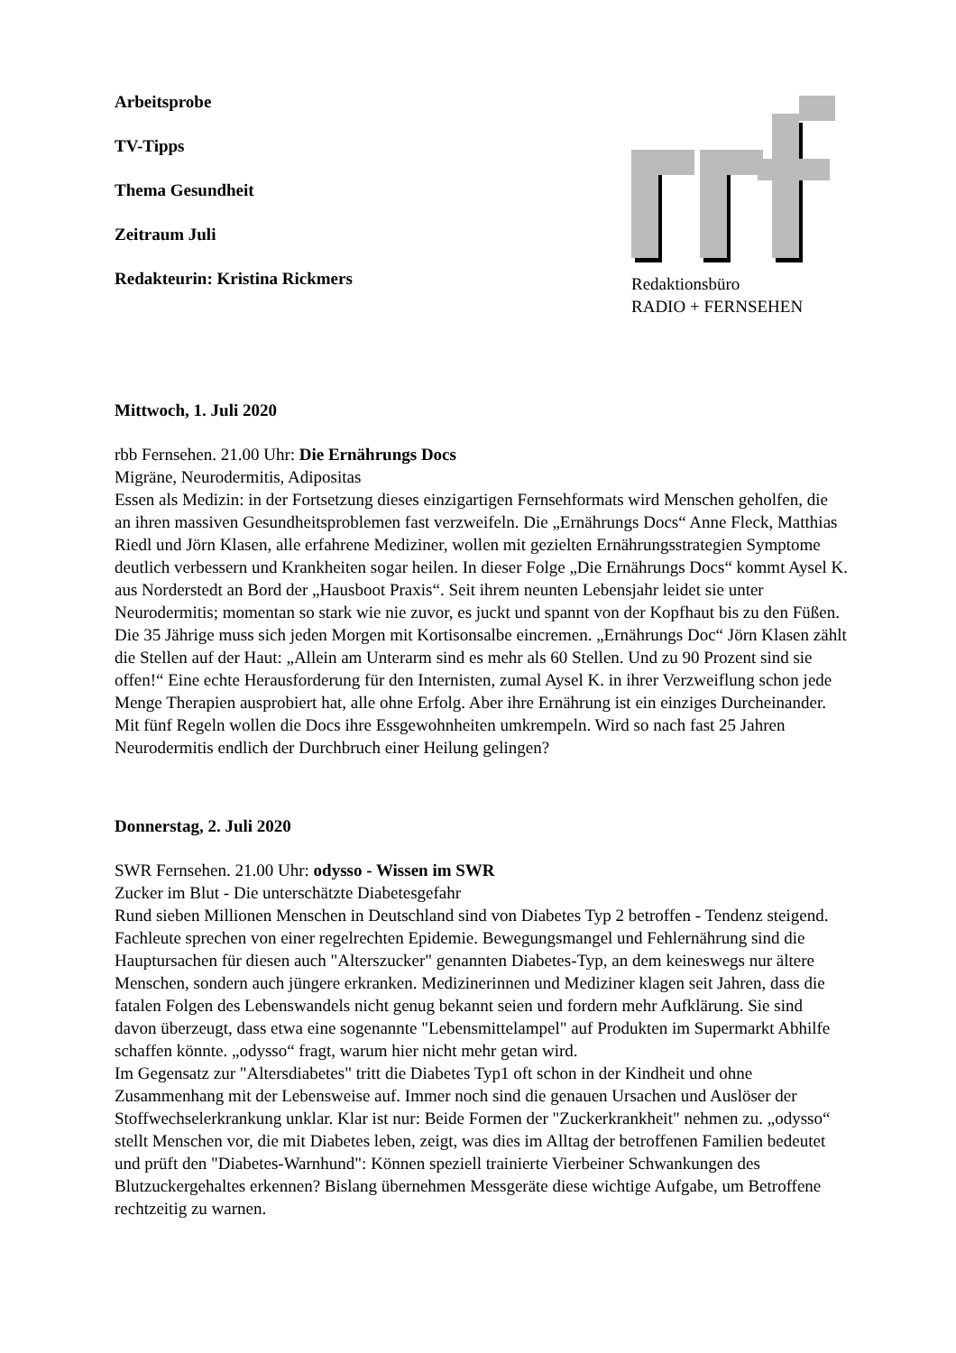Arbeitsprobe
TV-Tipps
Thema Gesundheit
Zeitraum Juli
Redakteurin: Kristina Rickmers
Redaktionsbüro
RADIO + FERNSEHEN
Mittwoch, 1. Juli 2020
rbb Fernsehen. 21.00 Uhr: Die Ernährungs Docs
Migräne, Neurodermitis, Adipositas
Essen als Medizin: in der Fortsetzung dieses einzigartigen Fernsehformats wird Menschen geholfen, die an ihren massiven Gesundheitsproblemen fast verzweifeln. Die „Ernährungs Docs“ Anne Fleck, Matthias Riedl und Jörn Klasen, alle erfahrene Mediziner, wollen mit gezielten Ernährungsstrategien Symptome deutlich verbessern und Krankheiten sogar heilen. In dieser Folge „Die Ernährungs Docs“ kommt Aysel K. aus Norderstedt an Bord der „Hausboot Praxis“. Seit ihrem neunten Lebensjahr leidet sie unter Neurodermitis; momentan so stark wie nie zuvor, es juckt und spannt von der Kopfhaut bis zu den Füßen. Die 35 Jährige muss sich jeden Morgen mit Kortisonsalbe eincremen. „Ernährungs Doc“ Jörn Klasen zählt die Stellen auf der Haut: „Allein am Unterarm sind es mehr als 60 Stellen. Und zu 90 Prozent sind sie offen!“ Eine echte Herausforderung für den Internisten, zumal Aysel K. in ihrer Verzweiflung schon jede Menge Therapien ausprobiert hat, alle ohne Erfolg. Aber ihre Ernährung ist ein einziges Durcheinander. Mit fünf Regeln wollen die Docs ihre Essgewohnheiten umkrempeln. Wird so nach fast 25 Jahren Neurodermitis endlich der Durchbruch einer Heilung gelingen?
Donnerstag, 2. Juli 2020
SWR Fernsehen. 21.00 Uhr: odysso - Wissen im SWR
Zucker im Blut - Die unterschätzte Diabetesgefahr
Rund sieben Millionen Menschen in Deutschland sind von Diabetes Typ 2 betroffen - Tendenz steigend. Fachleute sprechen von einer regelrechten Epidemie. Bewegungsmangel und Fehlernährung sind die Hauptursachen für diesen auch "Alterszucker" genannten Diabetes-Typ, an dem keineswegs nur ältere Menschen, sondern auch jüngere erkranken. Medizinerinnen und Mediziner klagen seit Jahren, dass die fatalen Folgen des Lebenswandels nicht genug bekannt seien und fordern mehr Aufklärung. Sie sind davon überzeugt, dass etwa eine sogenannte "Lebensmittelampel" auf Produkten im Supermarkt Abhilfe schaffen könnte. „odysso“ fragt, warum hier nicht mehr getan wird.
Im Gegensatz zur "Altersdiabetes" tritt die Diabetes Typ1 oft schon in der Kindheit und ohne Zusammenhang mit der Lebensweise auf. Immer noch sind die genauen Ursachen und Auslöser der Stoffwechselerkrankung unklar. Klar ist nur: Beide Formen der "Zuckerkrankheit" nehmen zu. „odysso“ stellt Menschen vor, die mit Diabetes leben, zeigt, was dies im Alltag der betroffenen Familien bedeutet und prüft den "Diabetes-Warnhund": Können speziell trainierte Vierbeiner Schwankungen des Blutzuckergehaltes erkennen? Bislang übernehmen Messgeräte diese wichtige Aufgabe, um Betroffene rechtzeitig zu warnen.